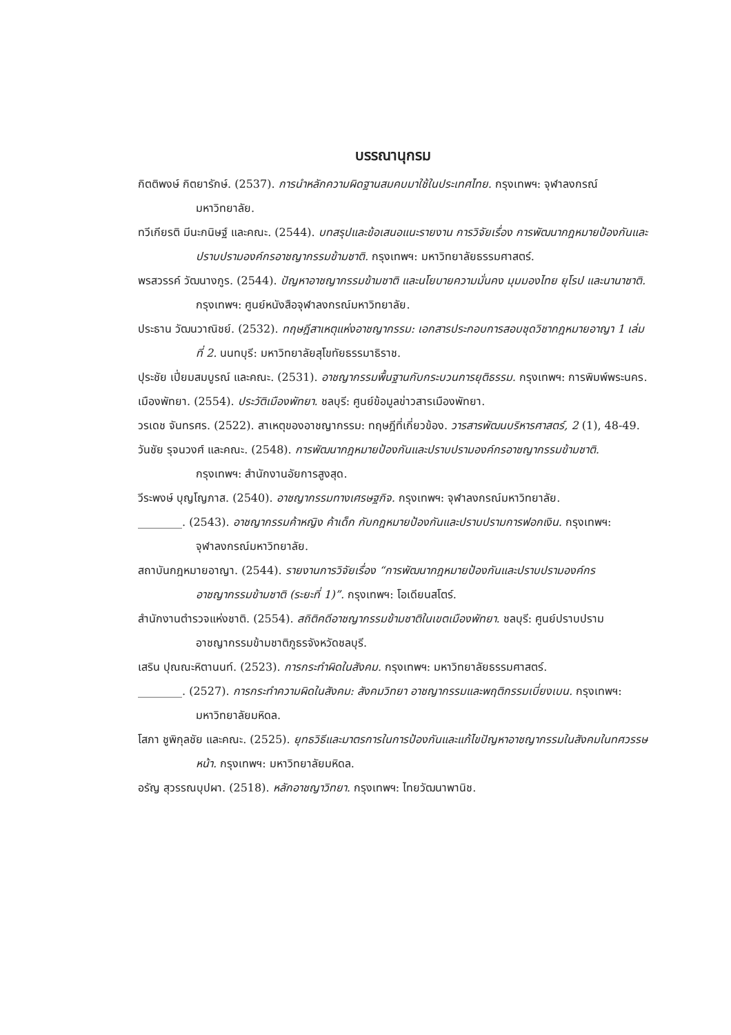บรรณานุกรม
กิตติพงษ์ กิตยารักษ์. (2537). การนำหลักความผิดฐานสมคบมาใช้ในประเทศไทย. กรุงเทพฯ: จุฬาลงกรณ์มหาวิทยาลัย.
ทวีเกียรติ มีนะกนิษฐ์ และคณะ. (2544). บทสรุปและข้อเสนอแนะรายงาน การวิจัยเรื่อง การพัฒนากฎหมายป้องกันและปราบปรามองค์กรอาชญากรรมข้ามชาติ. กรุงเทพฯ: มหาวิทยาลัยธรรมศาสตร์.
พรสวรรค์ วัฒนางกูร. (2544). ปัญหาอาชญากรรมข้ามชาติ และนโยบายความมั่นคง มุมมองไทย ยุโรป และนานาชาติ. กรุงเทพฯ: ศูนย์หนังสือจุฬาลงกรณ์มหาวิทยาลัย.
ประธาน วัฒนวาณิชย์. (2532). ทฤษฎีสาเหตุแห่งอาชญากรรม: เอกสารประกอบการสอบชุดวิชากฎหมายอาญา 1 เล่มที่ 2. นนทบุรี: มหาวิทยาลัยสุโขทัยธรรมาธิราช.
ปุระชัย เปี่ยมสมบูรณ์ และคณะ. (2531). อาชญากรรมพื้นฐานกับกระบวนการยุติธรรม. กรุงเทพฯ: การพิมพ์พระนคร.
เมืองพัทยา. (2554). ประวัติเมืองพัทยา. ชลบุรี: ศูนย์ข้อมูลข่าวสารเมืองพัทยา.
วรเดช จันทรศร. (2522). สาเหตุของอาชญากรรม: ทฤษฎีที่เกี่ยวข้อง. วารสารพัฒนบริหารศาสตร์, 2 (1), 48-49.
วันชัย รุจนวงศ์ และคณะ. (2548). การพัฒนากฎหมายป้องกันและปราบปรามองค์กรอาชญากรรมข้ามชาติ. กรุงเทพฯ: สำนักงานอัยการสูงสุด.
วีระพงษ์ บุญโญภาส. (2540). อาชญากรรมทางเศรษฐกิจ. กรุงเทพฯ: จุฬาลงกรณ์มหาวิทยาลัย.
________. (2543). อาชญากรรมค้าหญิง ค้าเด็ก กับกฎหมายป้องกันและปราบปรามการฟอกเงิน. กรุงเทพฯ: จุฬาลงกรณ์มหาวิทยาลัย.
สถาบันกฎหมายอาญา. (2544). รายงานการวิจัยเรื่อง “การพัฒนากฎหมายป้องกันและปราบปรามองค์กรอาชญากรรมข้ามชาติ (ระยะที่ 1)”. กรุงเทพฯ: โอเดียนสโตร์.
สำนักงานตำรวจแห่งชาติ. (2554). สถิติคดีอาชญากรรมข้ามชาติในเขตเมืองพัทยา. ชลบุรี: ศูนย์ปราบปรามอาชญากรรมข้ามชาติภูธรจังหวัดชลบุรี.
เสริน ปุณณะหิตานนท์. (2523). การกระทำผิดในสังคม. กรุงเทพฯ: มหาวิทยาลัยธรรมศาสตร์.
________. (2527). การกระทำความผิดในสังคม: สังคมวิทยา อาชญากรรมและพฤติกรรมเบี่ยงเบน. กรุงเทพฯ: มหาวิทยาลัยมหิดล.
โสภา ชูพิกุลชัย และคณะ. (2525). ยุทธวิธีและมาตรการในการป้องกันและแก้ไขปัญหาอาชญากรรมในสังคมในทศวรรษหน้า. กรุงเทพฯ: มหาวิทยาลัยมหิดล.
อรัญ สุวรรณบุปผา. (2518). หลักอาชญาวิทยา. กรุงเทพฯ: ไทยวัฒนาพานิช.